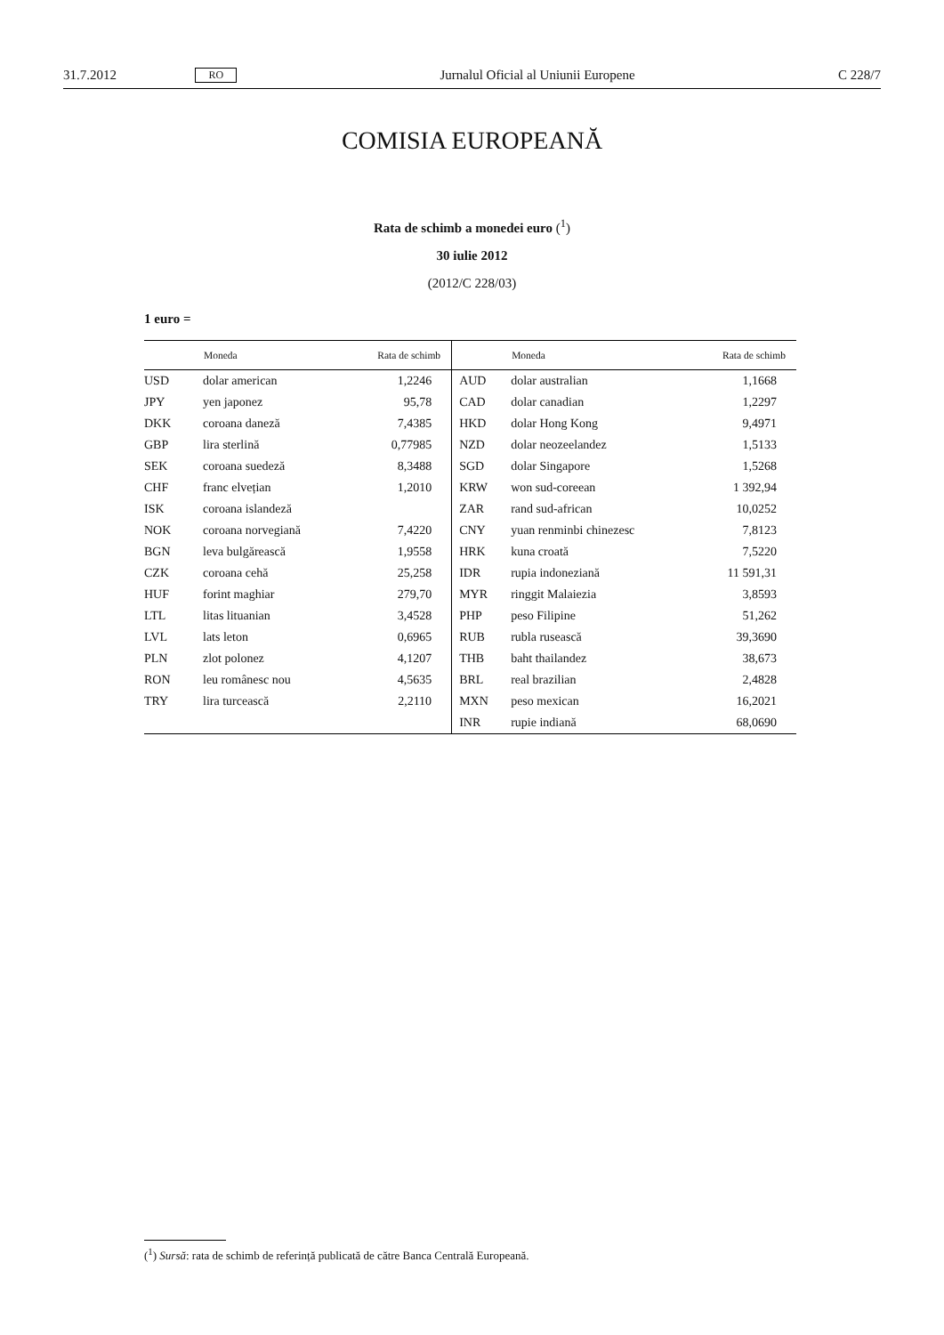31.7.2012 RO Jurnalul Oficial al Uniunii Europene C 228/7
COMISIA EUROPEANĂ
Rata de schimb a monedei euro (<sup>1</sup>)
30 iulie 2012
(2012/C 228/03)
1 euro =
| | Moneda | Rata de schimb | | Moneda | Rata de schimb |
| --- | --- | --- | --- | --- | --- |
| USD | dolar american | 1,2246 | AUD | dolar australian | 1,1668 |
| JPY | yen japonez | 95,78 | CAD | dolar canadian | 1,2297 |
| DKK | coroana daneză | 7,4385 | HKD | dolar Hong Kong | 9,4971 |
| GBP | lira sterlină | 0,77985 | NZD | dolar neozeelandez | 1,5133 |
| SEK | coroana suedeză | 8,3488 | SGD | dolar Singapore | 1,5268 |
| CHF | franc elvețian | 1,2010 | KRW | won sud-coreean | 1 392,94 |
| ISK | coroana islandeză | | ZAR | rand sud-african | 10,0252 |
| NOK | coroana norvegiană | 7,4220 | CNY | yuan renminbi chinezesc | 7,8123 |
| BGN | leva bulgărească | 1,9558 | HRK | kuna croată | 7,5220 |
| CZK | coroana cehă | 25,258 | IDR | rupia indoneziană | 11 591,31 |
| HUF | forint maghiar | 279,70 | MYR | ringgit Malaiezia | 3,8593 |
| LTL | litas lituanian | 3,4528 | PHP | peso Filipine | 51,262 |
| LVL | lats leton | 0,6965 | RUB | rubla rusească | 39,3690 |
| PLN | zlot polonez | 4,1207 | THB | baht thailandez | 38,673 |
| RON | leu românesc nou | 4,5635 | BRL | real brazilian | 2,4828 |
| TRY | lira turcească | 2,2110 | MXN | peso mexican | 16,2021 |
| | | | INR | rupie indiană | 68,0690 |
(<sup>1</sup>) Sursă: rata de schimb de referință publicată de către Banca Centrală Europeană.